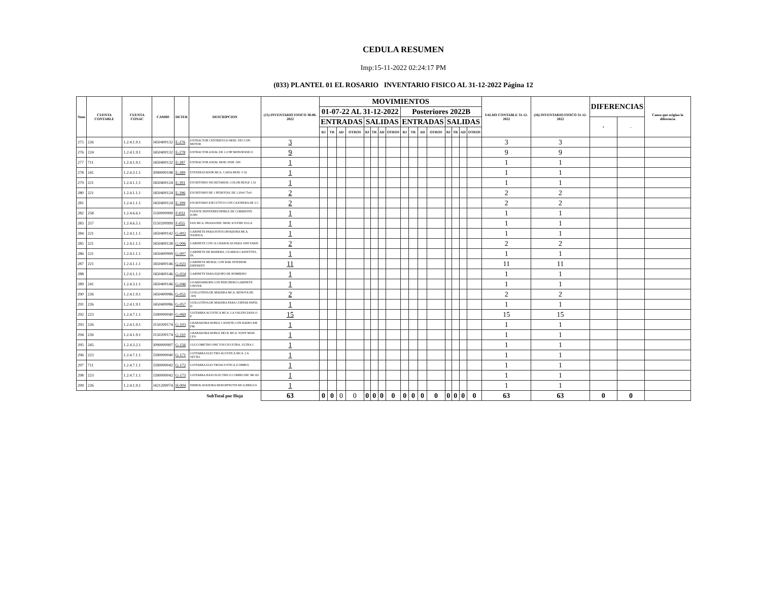CEDULA RESUMEN
Imp:15-11-2022 02:24:17 PM
(033) PLANTEL 01 EL ROSARIO INVENTARIO FISICO AL 31-12-2022 Página 12
| Num | CUENTA CONTABLE | CUENTA CONAC | CAMBS | DETER | DESCRIPCION | (15) INVENTARIO FISICO 30-06-2022 | MOVIMIENTOS | | | | | | | | | | | | | | | | SALDO CONTABLE 31-12-2022 | (16) INVENTARIO FISICO 31-12-2022 | DIFERENCIAS | | Causa que origino la diferencia |
| --- | --- | --- | --- | --- | --- | --- | --- | --- | --- | --- | --- | --- | --- | --- | --- | --- | --- | --- | --- | --- | --- | --- | --- | --- | --- | --- | --- |
| | | | | | | | 01-07-22 AL 31-12-2022 | | | | | | | | Posteriores 2022B | | | | | | | | | | | | |
| | | | | | | | ENTRADAS | | | | SALIDAS | | | | ENTRADAS | | | | SALIDAS | | | | | | + | - | |
| | | | | | | | BJ | TR | AD | OTROS | BJ | TR | AD | OTROS | BJ | TR | AD | OTROS | BJ | TR | AD | OTROS | | | | | |
| 275 | 226 | 1.2.4.1.9.1 | I450400132 | E-276 | EXTRACTOR CENTRIFUGO MOD. 9X5 CON MOTOR | 3 | | | | | | | | | | | | | | | | | 3 | 3 | | | |
| 276 | 224 | 1.2.4.1.9.1 | I450400132 | E-278 | EXTRACTOR AXIAL DE 1/2 HP MONOFASICO | 9 | | | | | | | | | | | | | | | | | 9 | 9 | | | |
| 277 | 711 | 1.2.4.1.9.1 | I450400132 | E-287 | EXTRACTOR AXIAL MOD. HXB -500 | 1 | | | | | | | | | | | | | | | | | 1 | 1 | | | |
| 278 | 241 | 1.2.4.3.1.1 | I090000198 | E-289 | ESTERILIZADOR MCA. CAISA MOD. 5-32 | 1 | | | | | | | | | | | | | | | | | 1 | 1 | | | |
| 279 | 221 | 1.2.4.1.1.1 | I450400124 | E-391 | ESCRITORIO SECRETARIAL COLOR BEIGE 1.52 | 1 | | | | | | | | | | | | | | | | | 1 | 1 | | | |
| 280 | 221 | 1.2.4.1.1.1 | I450400124 | E-396 | ESCRITORIO DE 1 PEDESTAL DE 1.20x0.75x0. | 2 | | | | | | | | | | | | | | | | | 2 | 2 | | | |
| 281 | | 1.2.4.1.1.1 | I450400124 | E-399 | ESCRITORIO EJECUTIVO CON CAJONERA DE 2 C | 2 | | | | | | | | | | | | | | | | | 2 | 2 | | | |
| 282 | 258 | 1.2.4.6.6.1 | I330000999 | F-033 | FUENTE ININTERRUNPIBLE DE CORRIENTE (UPD | 1 | | | | | | | | | | | | | | | | | 1 | 1 | | | |
| 283 | 257 | 1.2.4.6.5.1 | I150200999 | F-055 | FAX MCA. PANASONIC MOD. KY-FHD 351LA | 1 | | | | | | | | | | | | | | | | | 1 | 1 | | | |
| 284 | 221 | 1.2.4.1.1.1 | I450400142 | G-002 | GABINETE PARA FOTOCOPIADORA MCA. NASHUA | 1 | | | | | | | | | | | | | | | | | 1 | 1 | | | |
| 285 | 221 | 1.2.4.1.1.1 | I450400138 | G-006 | GABINETE CON 16 CHAROLAS PARA 1008 TARJE | 2 | | | | | | | | | | | | | | | | | 2 | 2 | | | |
| 286 | 221 | 1.2.4.1.1.1 | I450400999 | G-007 | GABINETE DE MADERA, GUARDA CASSETTES, IN | 1 | | | | | | | | | | | | | | | | | 1 | 1 | | | |
| 287 | 221 | 1.2.4.1.1.1 | I450400146 | G-023 | GABINETE MURAL CON RAK INTERIOR DIFERENT | 11 | | | | | | | | | | | | | | | | | 11 | 11 | | | |
| 288 | | 1.2.4.1.1.1 | I450400146 | G-024 | GABINETE PARA EQUIPO DE BOMBERO | 1 | | | | | | | | | | | | | | | | | 1 | 1 | | | |
| 289 | 241 | 1.2.4.3.1.1 | I450400146 | G-046 | GUARDARROPA CON PERCHERO GABINETE UNIVER | 1 | | | | | | | | | | | | | | | | | 1 | 1 | | | |
| 290 | 226 | 1.2.4.1.9.1 | I450400086 | G-051 | GUILLOTINA DE MADERA MCA. RENOVA DE .30X | 2 | | | | | | | | | | | | | | | | | 2 | 2 | | | |
| 291 | 226 | 1.2.4.1.9.1 | I450400086 | G-057 | GUILLOTINA DE MADERA PARA CORTAR PAPEL D | 1 | | | | | | | | | | | | | | | | | 1 | 1 | | | |
| 292 | 223 | 1.2.4.7.1.1 | I390000040 | G-069 | GUITARRA ACUSTICA MCA. LA VALENCIANA O P | 15 | | | | | | | | | | | | | | | | | 15 | 15 | | | |
| 293 | 226 | 1.2.4.1.9.1 | I150200174 | G-103 | GRABADORA DOBLE CASSETE,CON RADIO AM FM | 1 | | | | | | | | | | | | | | | | | 1 | 1 | | | |
| 294 | 226 | 1.2.4.1.9.1 | I150200174 | G-110 | GRABADORA DOBLE DECK MCA. SONY MOD. CFS- | 1 | | | | | | | | | | | | | | | | | 1 | 1 | | | |
| 295 | 245 | 1.2.4.3.2.1 | I090000997 | G-156 | GLUCOMETRO ONE TOUCH ULTRA, ULTRA 2 | 1 | | | | | | | | | | | | | | | | | 1 | 1 | | | |
| 296 | 223 | 1.2.4.7.1.1 | I390000040 | G-171 | GUITARRA ELECTRO ACUSTICA MCA. LA SEVILL | 1 | | | | | | | | | | | | | | | | | 1 | 1 | | | |
| 297 | 711 | 1.2.4.7.1.1 | I390000042 | G-172 | GUITARRA ELECTROACUSTICA (COMBO) | 1 | | | | | | | | | | | | | | | | | 1 | 1 | | | |
| 298 | 223 | 1.2.4.7.1.1 | I390000042 | G-173 | GUITARRA BAJO ELECTRICO COMBO DIF. MCAS. | 1 | | | | | | | | | | | | | | | | | 1 | 1 | | | |
| 299 | 226 | 1.2.4.1.9.1 | I421200074 | H-004 | HIDROLAVADORA MOD.BPW2700 MCA.BRIGGS | 1 | | | | | | | | | | | | | | | | | 1 | 1 | | | |
| | | | | | SubTotal por Hoja | 63 | 0 | 0 | 0 | 0 | 0 | 0 | 0 | 0 | 0 | 0 | 0 | 0 | 0 | 0 | 0 | 0 | 63 | 63 | 0 | 0 | |